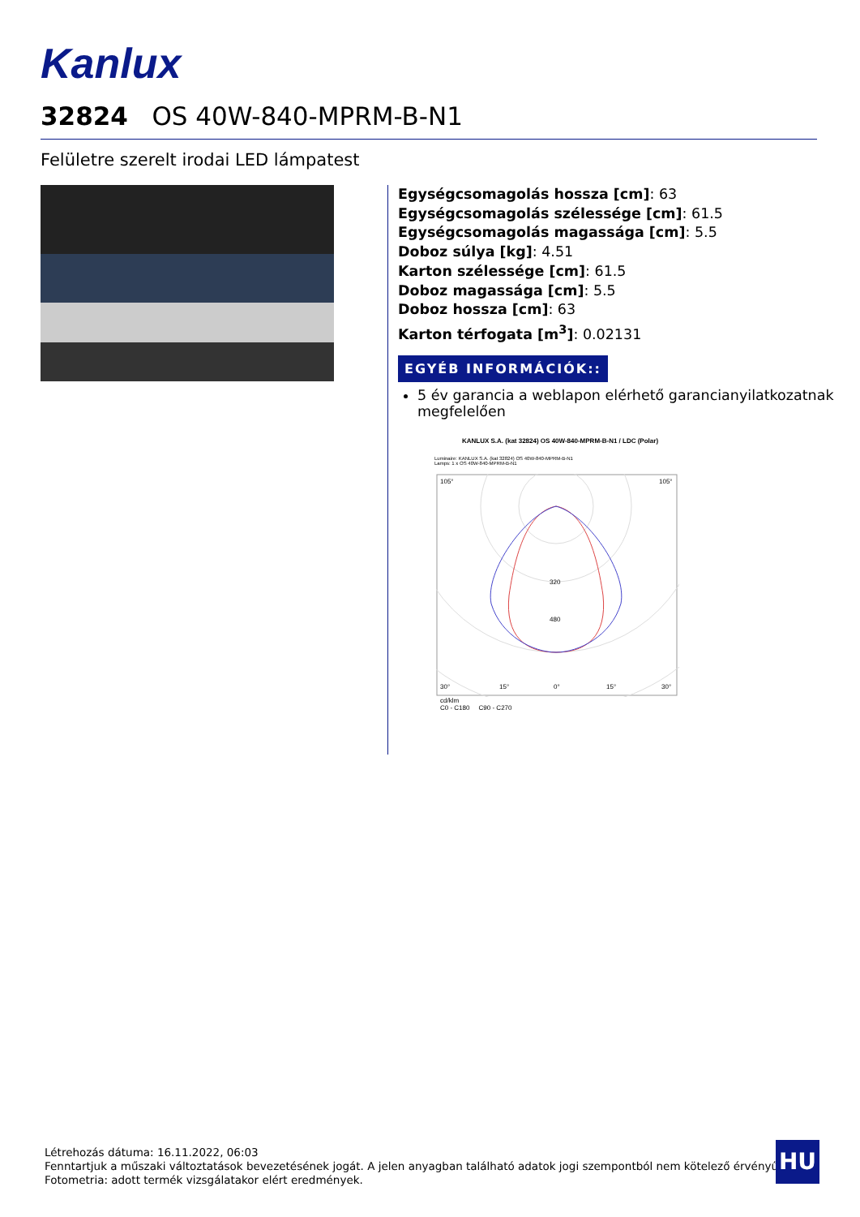Kanlux
32824 OS 40W-840-MPRM-B-N1
Felületre szerelt irodai LED lámpatest
Egységcsomagolás hossza [cm]: 63
Egységcsomagolás szélessége [cm]: 61.5
Egységcsomagolás magassága [cm]: 5.5
Doboz súlya [kg]: 4.51
Karton szélessége [cm]: 61.5
Doboz magassága [cm]: 5.5
Doboz hossza [cm]: 63
Karton térfogata [m<sup>3</sup>]: 0.02131
EGYÉB INFORMÁCIÓK::
5 év garancia a weblapon elérhető garancianyilatkozatnak megfelelően
KANLUX S.A. (kat 32824) OS 40W-840-MPRM-B-N1 / LDC (Polar)
Luminaire: KANLUX S.A. (kat 32824) OS 40W-840-MPRM-B-N1
Lamps: 1 x OS 40W-840-MPRM-B-N1
320
480
105°
105°
30°
15°
0°
15°
30°
cd/klm
C0 - C180 C90 - C270
Létrehozás dátuma: 16.11.2022, 06:03
Fenntartjuk a műszaki változtatások bevezetésének jogát. A jelen anyagban található adatok jogi szempontból nem kötelező érvényűek.
Fotometria: adott termék vizsgálatakor elért eredmények.
HU